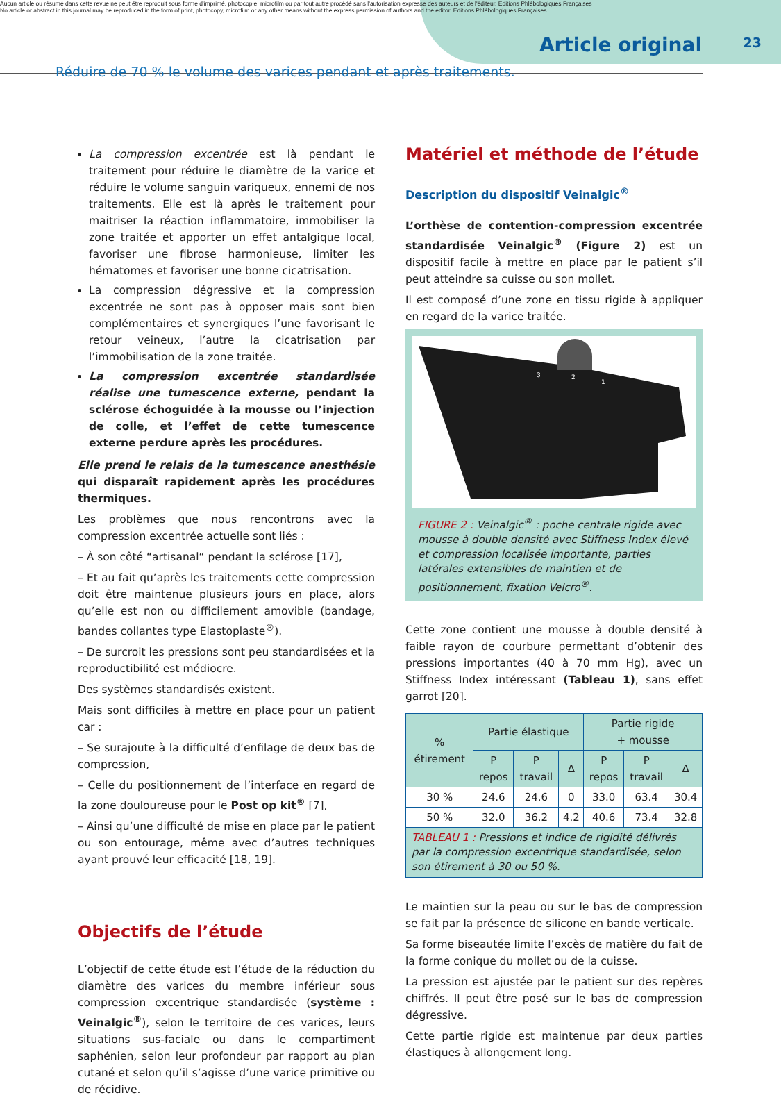Aucun article ou résumé dans cette revue ne peut être reproduit sous forme d'imprimé, photocopie, microfilm ou par tout autre procédé sans l'autorisation expresse des auteurs et de l'éditeur. Editions Phlébologiques Françaises
No article or abstract in this journal may be reproduced in the form of print, photocopy, microfilm or any other means without the express permission of authors and the editor. Editions Phlébologiques Françaises
Article original 23
Réduire de 70 % le volume des varices pendant et après traitements.
La compression excentrée est là pendant le traitement pour réduire le diamètre de la varice et réduire le volume sanguin variqueux, ennemi de nos traitements. Elle est là après le traitement pour maitriser la réaction inflammatoire, immobiliser la zone traitée et apporter un effet antalgique local, favoriser une fibrose harmonieuse, limiter les hématomes et favoriser une bonne cicatrisation.
La compression dégressive et la compression excentrée ne sont pas à opposer mais sont bien complémentaires et synergiques l’une favorisant le retour veineux, l’autre la cicatrisation par l’immobilisation de la zone traitée.
La compression excentrée standardisée réalise une tumescence externe, pendant la sclérose échoguidée à la mousse ou l’injection de colle, et l’effet de cette tumescence externe perdure après les procédures.
Elle prend le relais de la tumescence anesthésie qui disparaît rapidement après les procédures thermiques.
Les problèmes que nous rencontrons avec la compression excentrée actuelle sont liés :
– À son côté “artisanal“ pendant la sclérose [17],
– Et au fait qu’après les traitements cette compression doit être maintenue plusieurs jours en place, alors qu’elle est non ou difficilement amovible (bandage, bandes collantes type Elastoplaste<sup>®</sup>).
– De surcroit les pressions sont peu standardisées et la reproductibilité est médiocre.
Des systèmes standardisés existent.
Mais sont difficiles à mettre en place pour un patient car :
– Se surajoute à la difficulté d’enfilage de deux bas de compression,
– Celle du positionnement de l’interface en regard de la zone douloureuse pour le Post op kit<sup>®</sup> [7],
– Ainsi qu’une difficulté de mise en place par le patient ou son entourage, même avec d’autres techniques ayant prouvé leur efficacité [18, 19].
Objectifs de l’étude
L’objectif de cette étude est l’étude de la réduction du diamètre des varices du membre inférieur sous compression excentrique standardisée (système : Veinalgic<sup>®</sup>), selon le territoire de ces varices, leurs situations sus-faciale ou dans le compartiment saphénien, selon leur profondeur par rapport au plan cutané et selon qu’il s’agisse d’une varice primitive ou de récidive.
Matériel et méthode de l’étude
Description du dispositif Veinalgic<sup>®</sup>
L’orthèse de contention-compression excentrée standardisée Veinalgic<sup>®</sup> (Figure 2) est un dispositif facile à mettre en place par le patient s’il peut atteindre sa cuisse ou son mollet.
Il est composé d’une zone en tissu rigide à appliquer en regard de la varice traitée.
3
2
1
FIGURE 2 : Veinalgic<sup>®</sup> : poche centrale rigide avec mousse à double densité avec Stiffness Index élevé et compression localisée importante, parties latérales extensibles de maintien et de positionnement, fixation Velcro<sup>®</sup>.
Cette zone contient une mousse à double densité à faible rayon de courbure permettant d’obtenir des pressions importantes (40 à 70 mm Hg), avec un Stiffness Index intéressant (Tableau 1), sans effet garrot [20].
| % étirement | Partie élastique | | | Partie rigide + mousse | | |
| --- | --- | --- | --- | --- | --- | --- |
| | P repos | P travail | Δ | P repos | P travail | Δ |
| 30 % | 24.6 | 24.6 | 0 | 33.0 | 63.4 | 30.4 |
| 50 % | 32.0 | 36.2 | 4.2 | 40.6 | 73.4 | 32.8 |
TABLEAU 1 : Pressions et indice de rigidité délivrés par la compression excentrique standardisée, selon son étirement à 30 ou 50 %.
Le maintien sur la peau ou sur le bas de compression se fait par la présence de silicone en bande verticale.
Sa forme biseautée limite l’excès de matière du fait de la forme conique du mollet ou de la cuisse.
La pression est ajustée par le patient sur des repères chiffrés. Il peut être posé sur le bas de compression dégressive.
Cette partie rigide est maintenue par deux parties élastiques à allongement long.